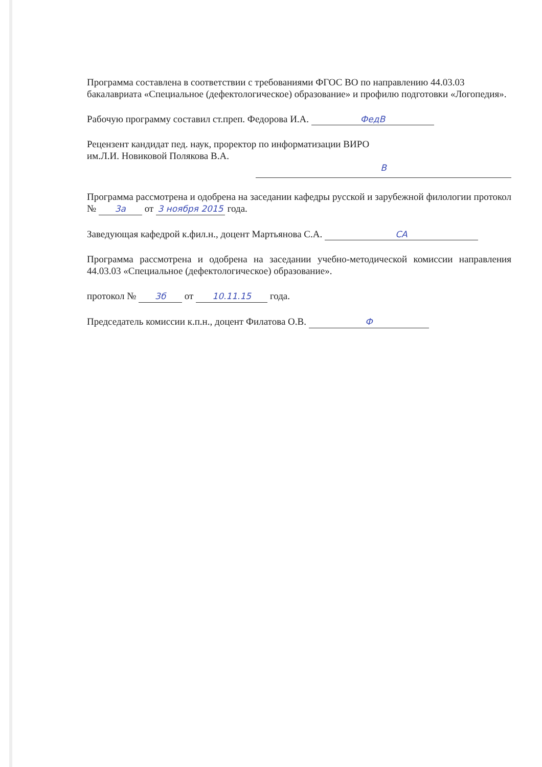Программа составлена в соответствии с требованиями ФГОС ВО по направлению 44.03.03 бакалавриата «Специальное (дефектологическое) образование» и профилю подготовки «Логопедия».
Рабочую программу составил ст.преп. Федорова И.А. ФедВ
Рецензент кандидат пед. наук, проректор по информатизации ВИРО
им.Л.И. Новиковой Полякова В.А.
В
Программа рассмотрена и одобрена на заседании кафедры русской и зарубежной филологии протокол № 3а от 3 ноября 2015 года.
Заведующая кафедрой к.фил.н., доцент Мартьянова С.А. СА
Программа рассмотрена и одобрена на заседании учебно-методической комиссии направления 44.03.03 «Специальное (дефектологическое) образование».
протокол № 3б от 10.11.15 года.
Председатель комиссии к.п.н., доцент Филатова О.В. Ф